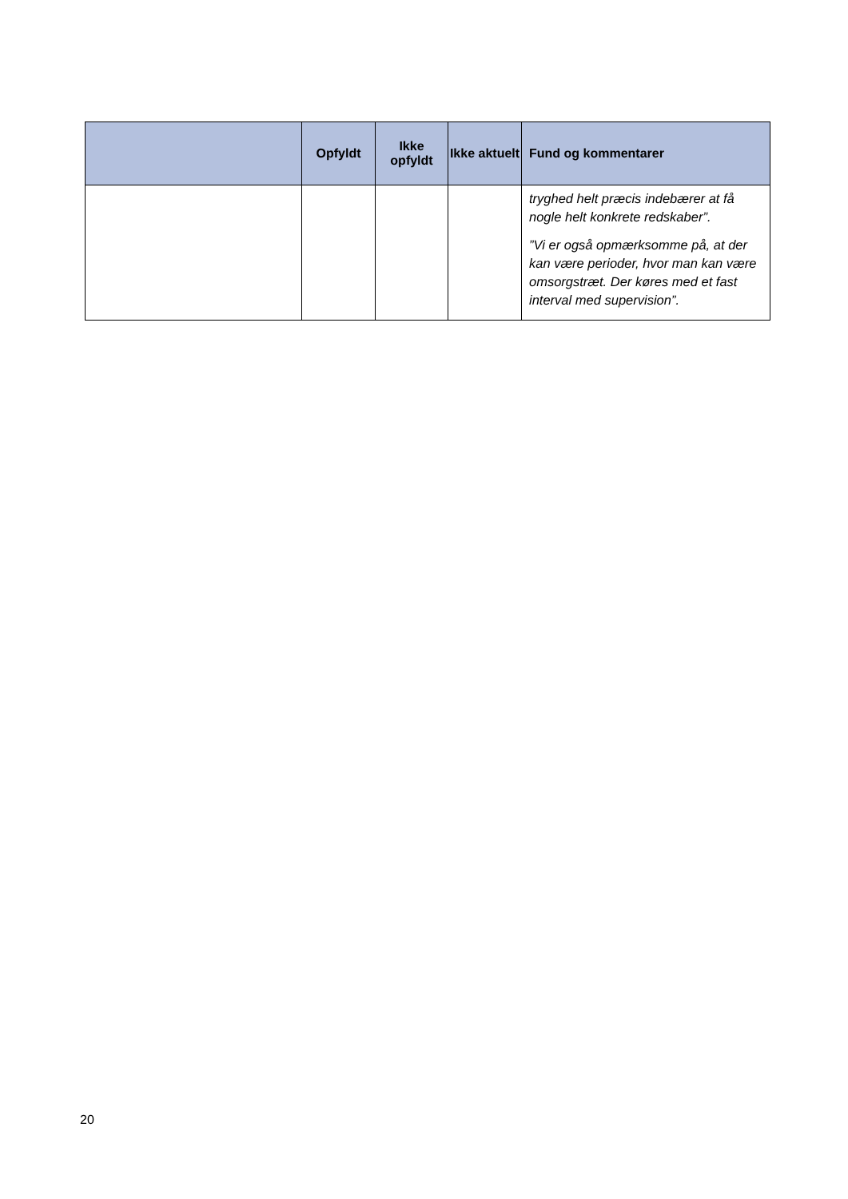| | Opfyldt | Ikke opfyldt | Ikke aktuelt | Fund og kommentarer |
| --- | --- | --- | --- | --- |
| | | | | tryghed helt præcis indebærer at få nogle helt konkrete redskaber”. ”Vi er også opmærksomme på, at der kan være perioder, hvor man kan være omsorgstræt. Der køres med et fast interval med supervision”. |
20